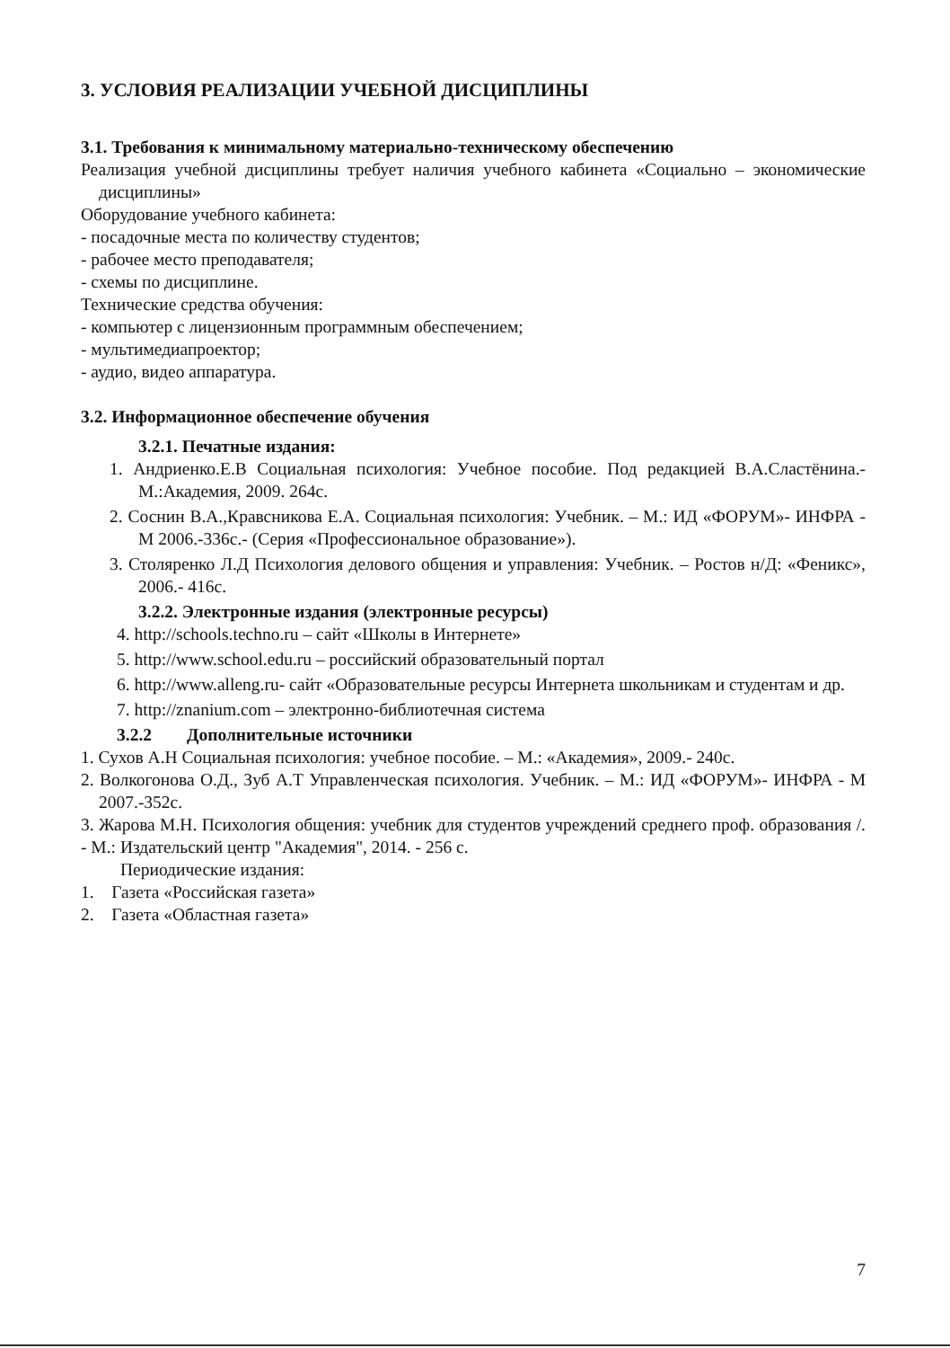3. УСЛОВИЯ РЕАЛИЗАЦИИ УЧЕБНОЙ ДИСЦИПЛИНЫ
3.1. Требования к минимальному материально-техническому обеспечению
Реализация учебной дисциплины требует наличия учебного кабинета «Социально – экономические дисциплины»
Оборудование учебного кабинета:
- посадочные места по количеству студентов;
- рабочее место преподавателя;
- схемы по дисциплине.
Технические средства обучения:
- компьютер с лицензионным программным обеспечением;
- мультимедиапроектор;
- аудио, видео аппаратура.
3.2. Информационное обеспечение обучения
3.2.1. Печатные издания:
1. Андриенко.Е.В Социальная психология: Учебное пособие. Под редакцией В.А.Сластёнина.- М.:Академия, 2009. 264с.
2. Соснин В.А.,Кравсникова Е.А. Социальная психология: Учебник. – М.: ИД «ФОРУМ»- ИНФРА - М 2006.-336с.- (Серия «Профессиональное образование»).
3. Столяренко Л.Д Психология делового общения и управления: Учебник. – Ростов н/Д: «Феникс», 2006.- 416с.
3.2.2. Электронные издания (электронные ресурсы)
4. http://schools.techno.ru – сайт «Школы в Интернете»
5. http://www.school.edu.ru – российский образовательный портал
6. http://www.alleng.ru- сайт «Образовательные ресурсы Интернета школьникам и студентам и др.
7. http://znanium.com – электронно-библиотечная система
3.2.2 Дополнительные источники
1. Сухов А.Н Социальная психология: учебное пособие. – М.: «Академия», 2009.- 240с.
2. Волкогонова О.Д., Зуб А.Т Управленческая психология. Учебник. – М.: ИД «ФОРУМ»- ИНФРА - М 2007.-352с.
3. Жарова М.Н. Психология общения: учебник для студентов учреждений среднего проф. образования /. - М.: Издательский центр "Академия", 2014. - 256 с.
Периодические издания:
1. Газета «Российская газета»
2. Газета «Областная газета»
7